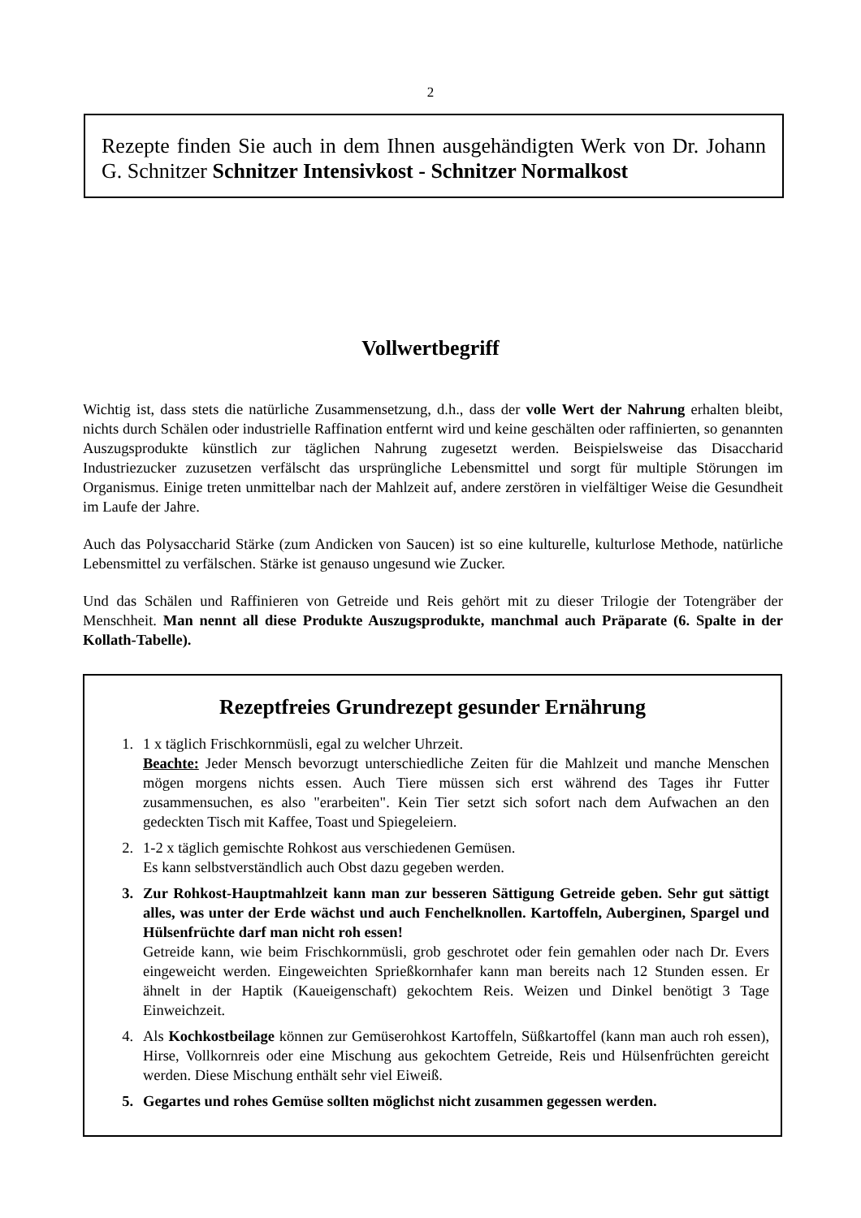2
Rezepte finden Sie auch in dem Ihnen ausgehändigten Werk von Dr. Johann G. Schnitzer Schnitzer Intensivkost - Schnitzer Normalkost
Vollwertbegriff
Wichtig ist, dass stets die natürliche Zusammensetzung, d.h., dass der volle Wert der Nahrung erhalten bleibt, nichts durch Schälen oder industrielle Raffination entfernt wird und keine geschälten oder raffinierten, so genannten Auszugsprodukte künstlich zur täglichen Nahrung zugesetzt werden. Beispielsweise das Disaccharid Industriezucker zuzusetzen verfälscht das ursprüngliche Lebensmittel und sorgt für multiple Störungen im Organismus. Einige treten unmittelbar nach der Mahlzeit auf, andere zerstören in vielfältiger Weise die Gesundheit im Laufe der Jahre.
Auch das Polysaccharid Stärke (zum Andicken von Saucen) ist so eine kulturelle, kulturlose Methode, natürliche Lebensmittel zu verfälschen. Stärke ist genauso ungesund wie Zucker.
Und das Schälen und Raffinieren von Getreide und Reis gehört mit zu dieser Trilogie der Totengräber der Menschheit. Man nennt all diese Produkte Auszugsprodukte, manchmal auch Präparate (6. Spalte in der Kollath-Tabelle).
Rezeptfreies Grundrezept gesunder Ernährung
1. 1 x täglich Frischkornmüsli, egal zu welcher Uhrzeit.
Beachte: Jeder Mensch bevorzugt unterschiedliche Zeiten für die Mahlzeit und manche Menschen mögen morgens nichts essen. Auch Tiere müssen sich erst während des Tages ihr Futter zusammensuchen, es also "erarbeiten". Kein Tier setzt sich sofort nach dem Aufwachen an den gedeckten Tisch mit Kaffee, Toast und Spiegeleiern.
2. 1-2 x täglich gemischte Rohkost aus verschiedenen Gemüsen.
Es kann selbstverständlich auch Obst dazu gegeben werden.
3. Zur Rohkost-Hauptmahlzeit kann man zur besseren Sättigung Getreide geben. Sehr gut sättigt alles, was unter der Erde wächst und auch Fenchelknollen. Kartoffeln, Auberginen, Spargel und Hülsenfrüchte darf man nicht roh essen!
Getreide kann, wie beim Frischkornmüsli, grob geschrotet oder fein gemahlen oder nach Dr. Evers eingeweicht werden. Eingeweichten Sprießkornhafer kann man bereits nach 12 Stunden essen. Er ähnelt in der Haptik (Kaueigenschaft) gekochtem Reis. Weizen und Dinkel benötigt 3 Tage Einweichzeit.
4. Als Kochkostbeilage können zur Gemüserohkost Kartoffeln, Süßkartoffel (kann man auch roh essen), Hirse, Vollkornreis oder eine Mischung aus gekochtem Getreide, Reis und Hülsenfrüchten gereicht werden. Diese Mischung enthält sehr viel Eiweiß.
5. Gegartes und rohes Gemüse sollten möglichst nicht zusammen gegessen werden.